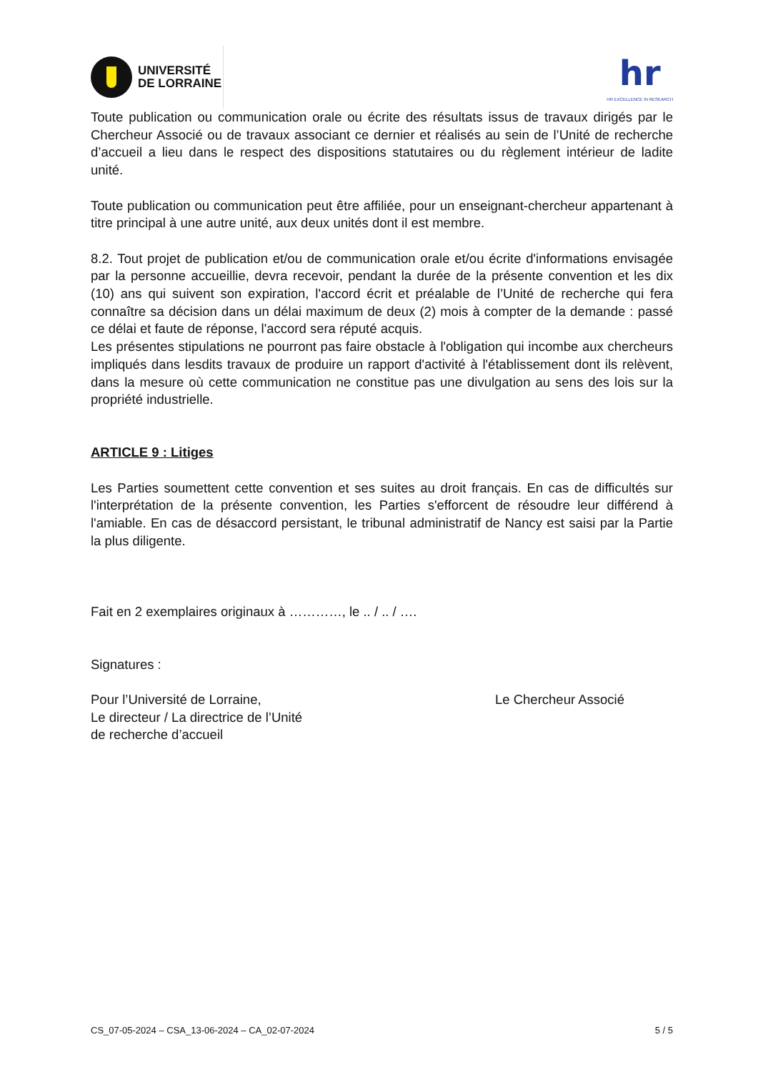UNIVERSITÉ
DE LORRAINE
hr
HR EXCELLENCE IN RESEARCH
Toute publication ou communication orale ou écrite des résultats issus de travaux dirigés par le Chercheur Associé ou de travaux associant ce dernier et réalisés au sein de l’Unité de recherche d’accueil a lieu dans le respect des dispositions statutaires ou du règlement intérieur de ladite unité.
Toute publication ou communication peut être affiliée, pour un enseignant-chercheur appartenant à titre principal à une autre unité, aux deux unités dont il est membre.
8.2. Tout projet de publication et/ou de communication orale et/ou écrite d'informations envisagée par la personne accueillie, devra recevoir, pendant la durée de la présente convention et les dix (10) ans qui suivent son expiration, l'accord écrit et préalable de l’Unité de recherche qui fera connaître sa décision dans un délai maximum de deux (2) mois à compter de la demande : passé ce délai et faute de réponse, l'accord sera réputé acquis.
Les présentes stipulations ne pourront pas faire obstacle à l'obligation qui incombe aux chercheurs impliqués dans lesdits travaux de produire un rapport d'activité à l'établissement dont ils relèvent, dans la mesure où cette communication ne constitue pas une divulgation au sens des lois sur la propriété industrielle.
ARTICLE 9 : Litiges
Les Parties soumettent cette convention et ses suites au droit français. En cas de difficultés sur l'interprétation de la présente convention, les Parties s'efforcent de résoudre leur différend à l'amiable. En cas de désaccord persistant, le tribunal administratif de Nancy est saisi par la Partie la plus diligente.
Fait en 2 exemplaires originaux à …………, le .. / .. / ….
Signatures :
Pour l’Université de Lorraine,
Le directeur / La directrice de l’Unité
de recherche d’accueil
Le Chercheur Associé
CS_07-05-2024 – CSA_13-06-2024 – CA_02-07-2024 5 / 5